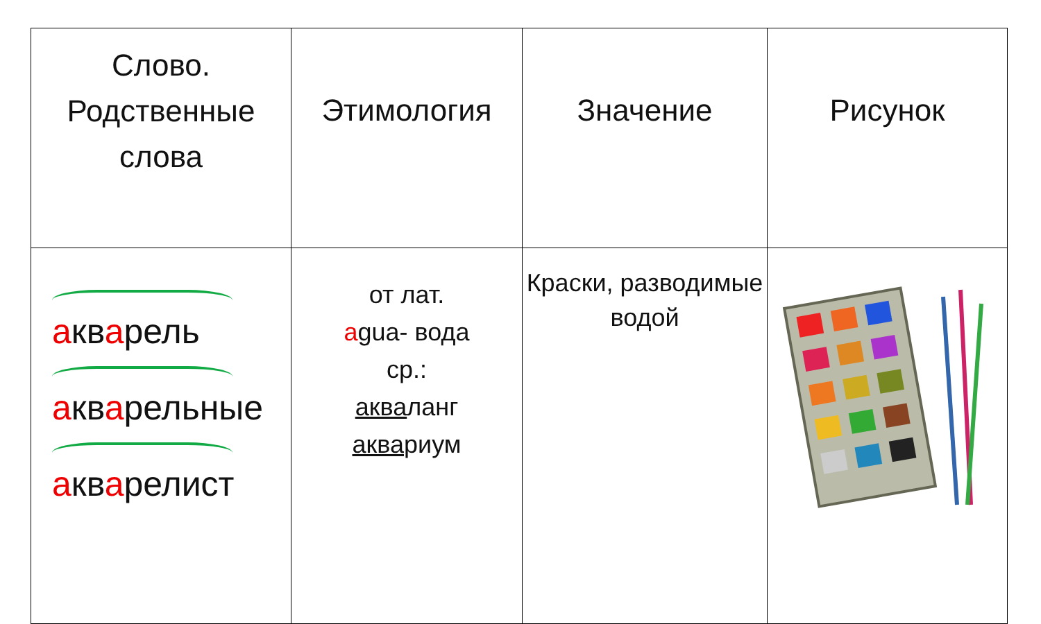| Слово. Родственные слова | Этимология | Значение | Рисунок |
| --- | --- | --- | --- |
| а кв а рель а кв а рельные а кв а релист | от лат. a gua- вода ср.: аква ланг аква риум | Краски, разводимые водой | |